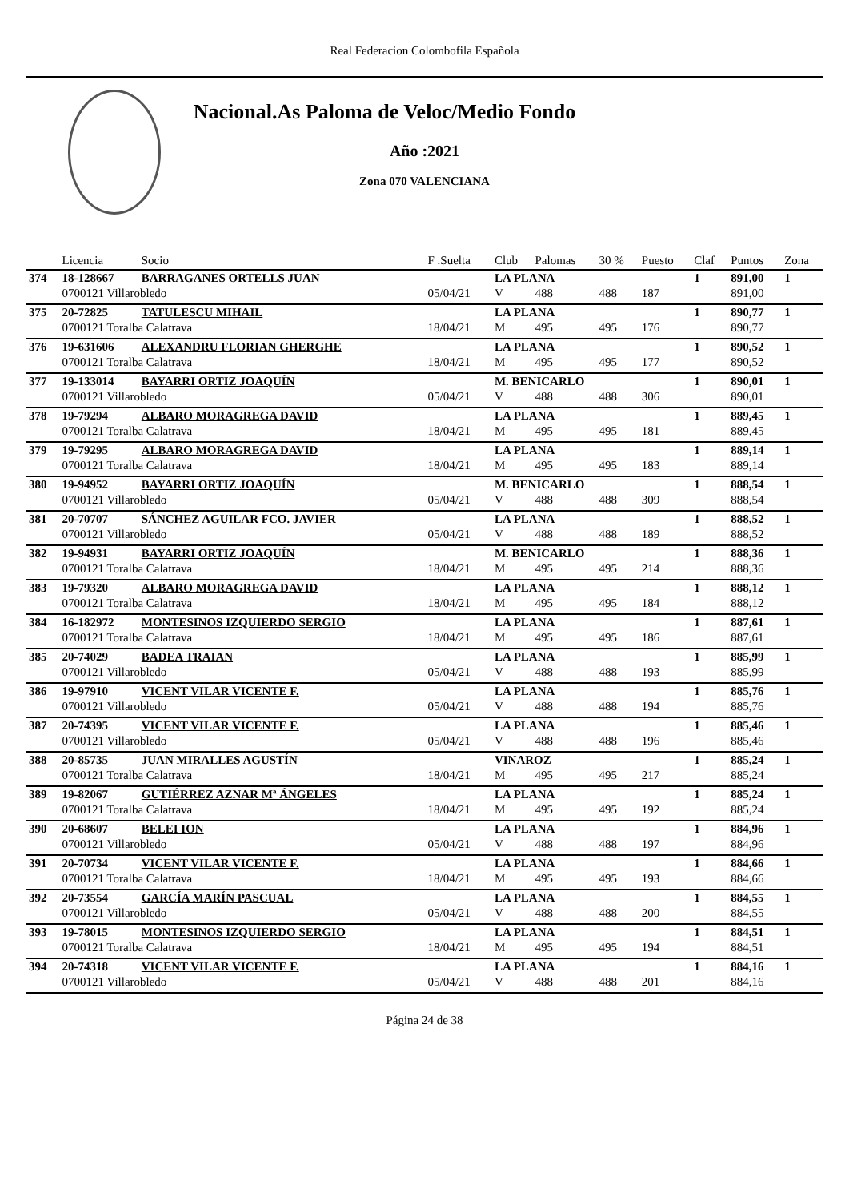Real Federacion Colombofila Española
Nacional.As Paloma de Veloc/Medio Fondo
Año :2021
Zona 070 VALENCIANA
| | Licencia | Socio | F .Suelta | Club | Palomas | 30 % | Puesto | Claf | Puntos | Zona |
| --- | --- | --- | --- | --- | --- | --- | --- | --- | --- | --- |
| 374 | 18-128667 | BARRAGANES ORTELLS JUAN | | LA PLANA | | | | 1 | 891,00 | 1 |
| | 0700121 Villarobledo | | 05/04/21 | V | 488 | 488 | 187 | | 891,00 | |
| 375 | 20-72825 | TATULESCU MIHAIL | | LA PLANA | | | | 1 | 890,77 | 1 |
| | 0700121 Toralba Calatrava | | 18/04/21 | M | 495 | 495 | 176 | | 890,77 | |
| 376 | 19-631606 | ALEXANDRU FLORIAN GHERGHE | | LA PLANA | | | | 1 | 890,52 | 1 |
| | 0700121 Toralba Calatrava | | 18/04/21 | M | 495 | 495 | 177 | | 890,52 | |
| 377 | 19-133014 | BAYARRI ORTIZ JOAQUÍN | | M. BENICARLO | | | | 1 | 890,01 | 1 |
| | 0700121 Villarobledo | | 05/04/21 | V | 488 | 488 | 306 | | 890,01 | |
| 378 | 19-79294 | ALBARO MORAGREGA DAVID | | LA PLANA | | | | 1 | 889,45 | 1 |
| | 0700121 Toralba Calatrava | | 18/04/21 | M | 495 | 495 | 181 | | 889,45 | |
| 379 | 19-79295 | ALBARO MORAGREGA DAVID | | LA PLANA | | | | 1 | 889,14 | 1 |
| | 0700121 Toralba Calatrava | | 18/04/21 | M | 495 | 495 | 183 | | 889,14 | |
| 380 | 19-94952 | BAYARRI ORTIZ JOAQUÍN | | M. BENICARLO | | | | 1 | 888,54 | 1 |
| | 0700121 Villarobledo | | 05/04/21 | V | 488 | 488 | 309 | | 888,54 | |
| 381 | 20-70707 | SÁNCHEZ AGUILAR FCO. JAVIER | | LA PLANA | | | | 1 | 888,52 | 1 |
| | 0700121 Villarobledo | | 05/04/21 | V | 488 | 488 | 189 | | 888,52 | |
| 382 | 19-94931 | BAYARRI ORTIZ JOAQUÍN | | M. BENICARLO | | | | 1 | 888,36 | 1 |
| | 0700121 Toralba Calatrava | | 18/04/21 | M | 495 | 495 | 214 | | 888,36 | |
| 383 | 19-79320 | ALBARO MORAGREGA DAVID | | LA PLANA | | | | 1 | 888,12 | 1 |
| | 0700121 Toralba Calatrava | | 18/04/21 | M | 495 | 495 | 184 | | 888,12 | |
| 384 | 16-182972 | MONTESINOS IZQUIERDO SERGIO | | LA PLANA | | | | 1 | 887,61 | 1 |
| | 0700121 Toralba Calatrava | | 18/04/21 | M | 495 | 495 | 186 | | 887,61 | |
| 385 | 20-74029 | BADEA TRAIAN | | LA PLANA | | | | 1 | 885,99 | 1 |
| | 0700121 Villarobledo | | 05/04/21 | V | 488 | 488 | 193 | | 885,99 | |
| 386 | 19-97910 | VICENT VILAR VICENTE F. | | LA PLANA | | | | 1 | 885,76 | 1 |
| | 0700121 Villarobledo | | 05/04/21 | V | 488 | 488 | 194 | | 885,76 | |
| 387 | 20-74395 | VICENT VILAR VICENTE F. | | LA PLANA | | | | 1 | 885,46 | 1 |
| | 0700121 Villarobledo | | 05/04/21 | V | 488 | 488 | 196 | | 885,46 | |
| 388 | 20-85735 | JUAN MIRALLES AGUSTÍN | | VINAROZ | | | | 1 | 885,24 | 1 |
| | 0700121 Toralba Calatrava | | 18/04/21 | M | 495 | 495 | 217 | | 885,24 | |
| 389 | 19-82067 | GUTIÉRREZ AZNAR Mª ÁNGELES | | LA PLANA | | | | 1 | 885,24 | 1 |
| | 0700121 Toralba Calatrava | | 18/04/21 | M | 495 | 495 | 192 | | 885,24 | |
| 390 | 20-68607 | BELEI ION | | LA PLANA | | | | 1 | 884,96 | 1 |
| | 0700121 Villarobledo | | 05/04/21 | V | 488 | 488 | 197 | | 884,96 | |
| 391 | 20-70734 | VICENT VILAR VICENTE F. | | LA PLANA | | | | 1 | 884,66 | 1 |
| | 0700121 Toralba Calatrava | | 18/04/21 | M | 495 | 495 | 193 | | 884,66 | |
| 392 | 20-73554 | GARCÍA MARÍN PASCUAL | | LA PLANA | | | | 1 | 884,55 | 1 |
| | 0700121 Villarobledo | | 05/04/21 | V | 488 | 488 | 200 | | 884,55 | |
| 393 | 19-78015 | MONTESINOS IZQUIERDO SERGIO | | LA PLANA | | | | 1 | 884,51 | 1 |
| | 0700121 Toralba Calatrava | | 18/04/21 | M | 495 | 495 | 194 | | 884,51 | |
| 394 | 20-74318 | VICENT VILAR VICENTE F. | | LA PLANA | | | | 1 | 884,16 | 1 |
| | 0700121 Villarobledo | | 05/04/21 | V | 488 | 488 | 201 | | 884,16 | |
Página 24 de 38